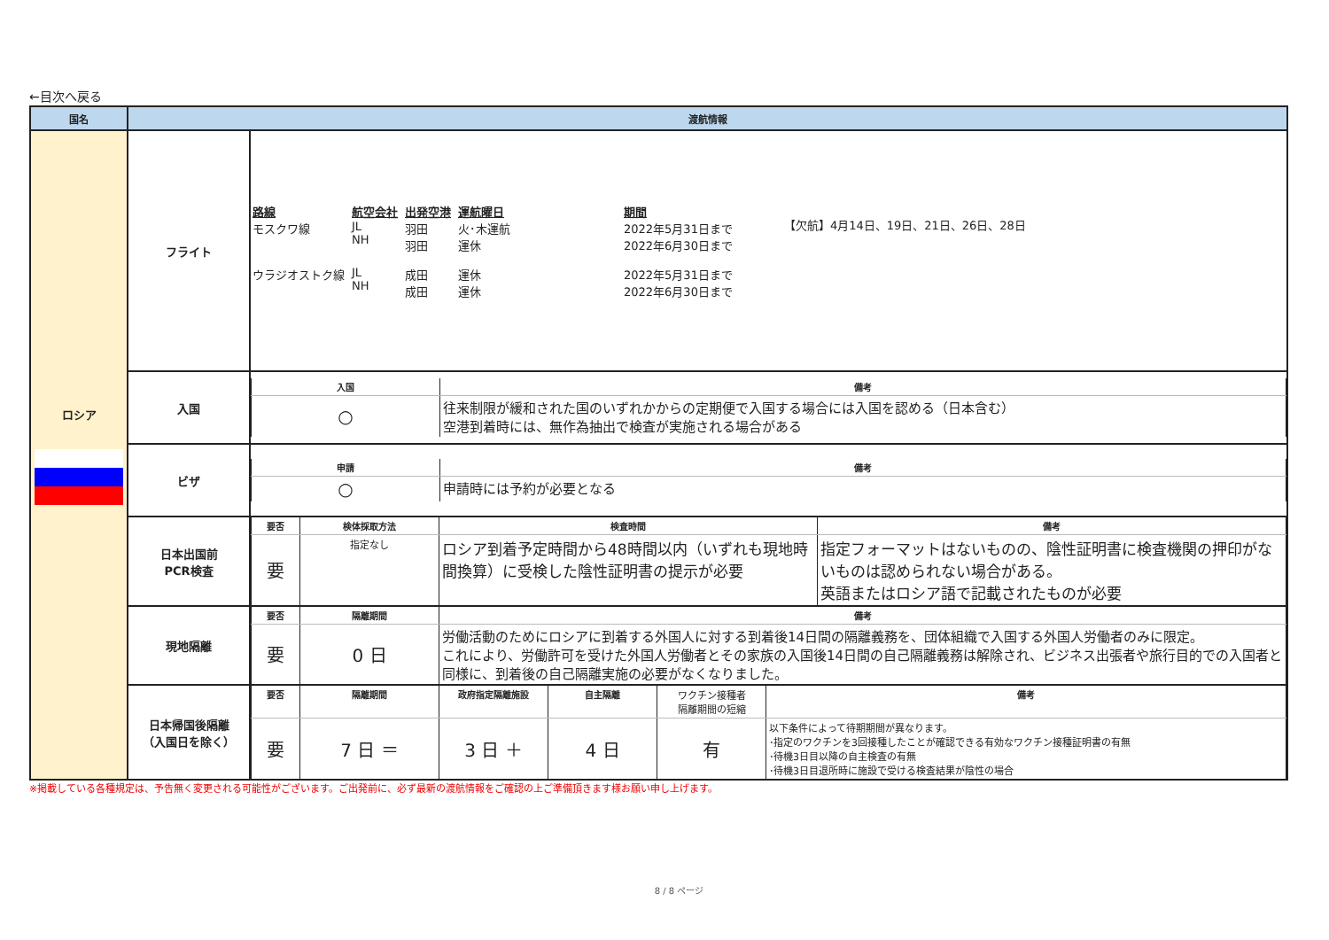←目次へ戻る
| 国名 | 渡航情報 | |
| --- | --- | --- |
| ロシア | フライト | / 路線 モスクワ線 / 航空会社 JL NH / 出発空港 羽田 羽田 / 運航曜日 火･木運航 運休 / 期間 2022年5月31日まで 2022年6月30日まで / 【欠航】4月14日、19日、21日、26日、28日 / / ウラジオストク線 / JL NH / 成田 成田 / 運休 運休 / 2022年5月31日まで 2022年6月30日まで / / |
| | 入国 | / 入国 / 備考 / / ○ / 往来制限が緩和された国のいずれかからの定期便で入国する場合には入国を認める（日本含む） 空港到着時には、無作為抽出で検査が実施される場合がある / |
| | ビザ | / 申請 / 備考 / / ○ / 申請時には予約が必要となる / |
| | 日本出国前 PCR検査 | / 要否 / 検体採取方法 / 検査時間 / 備考 / / 要 / 指定なし / ロシア到着予定時間から48時間以内（いずれも現地時間換算）に受検した陰性証明書の提示が必要 / 指定フォーマットはないものの、陰性証明書に検査機関の押印がないものは認められない場合がある。 英語またはロシア語で記載されたものが必要 / |
| | 現地隔離 | / 要否 / 隔離期間 / 備考 / / 要 / 0 日 / 労働活動のためにロシアに到着する外国人に対する到着後14日間の隔離義務を、団体組織で入国する外国人労働者のみに限定。 これにより、労働許可を受けた外国人労働者とその家族の入国後14日間の自己隔離義務は解除され、ビジネス出張者や旅行目的での入国者と同様に、到着後の自己隔離実施の必要がなくなりました。 / |
| | 日本帰国後隔離 （入国日を除く） | / 要否 / 隔離期間 / 政府指定隔離施設 / 自主隔離 / ワクチン接種者 隔離期間の短縮 / 備考 / / 要 / 7 日 ＝ / 3 日 ＋ / 4 日 / 有 / 以下条件によって待期期間が異なります。 ･指定のワクチンを3回接種したことが確認できる有効なワクチン接種証明書の有無 ･待機3日目以降の自主検査の有無 ･待機3日目退所時に施設で受ける検査結果が陰性の場合 / |
※掲載している各種規定は、予告無く変更される可能性がございます。ご出発前に、必ず最新の渡航情報をご確認の上ご準備頂きます様お願い申し上げます。
8 / 8 ページ